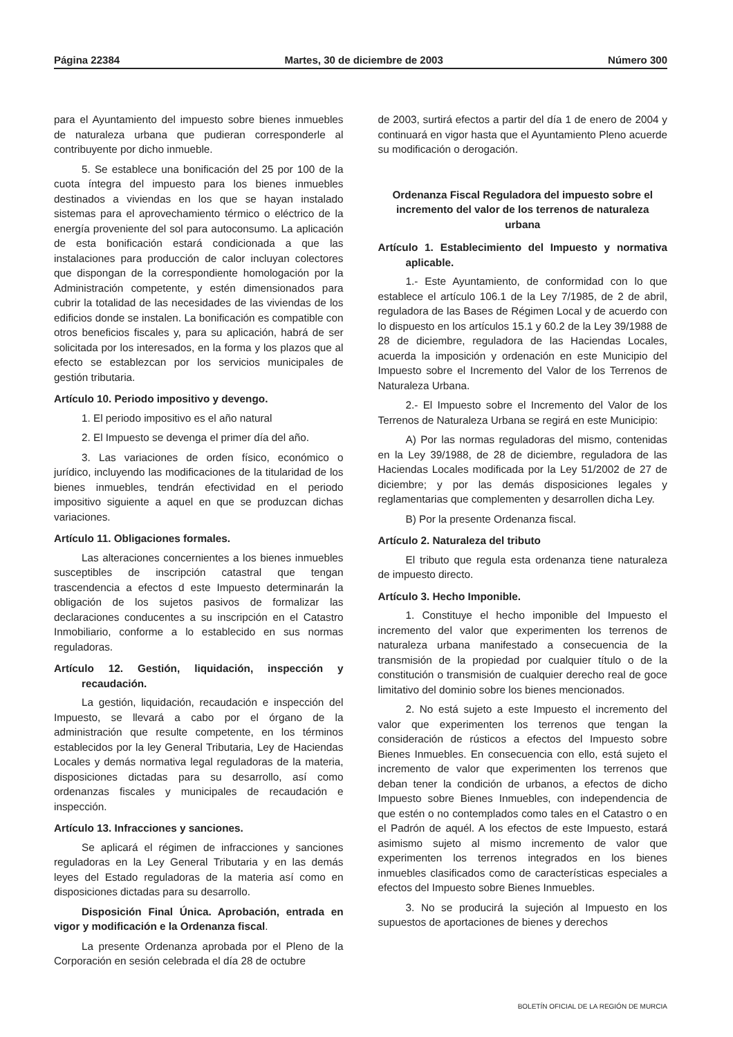Página 22384 Martes, 30 de diciembre de 2003 Número 300
para el Ayuntamiento del impuesto sobre bienes inmuebles de naturaleza urbana que pudieran corresponderle al contribuyente por dicho inmueble.
5. Se establece una bonificación del 25 por 100 de la cuota íntegra del impuesto para los bienes inmuebles destinados a viviendas en los que se hayan instalado sistemas para el aprovechamiento térmico o eléctrico de la energía proveniente del sol para autoconsumo. La aplicación de esta bonificación estará condicionada a que las instalaciones para producción de calor incluyan colectores que dispongan de la correspondiente homologación por la Administración competente, y estén dimensionados para cubrir la totalidad de las necesidades de las viviendas de los edificios donde se instalen. La bonificación es compatible con otros beneficios fiscales y, para su aplicación, habrá de ser solicitada por los interesados, en la forma y los plazos que al efecto se establezcan por los servicios municipales de gestión tributaria.
Artículo 10. Periodo impositivo y devengo.
1. El periodo impositivo es el año natural
2. El Impuesto se devenga el primer día del año.
3. Las variaciones de orden físico, económico o jurídico, incluyendo las modificaciones de la titularidad de los bienes inmuebles, tendrán efectividad en el periodo impositivo siguiente a aquel en que se produzcan dichas variaciones.
Artículo 11. Obligaciones formales.
Las alteraciones concernientes a los bienes inmuebles susceptibles de inscripción catastral que tengan trascendencia a efectos d este Impuesto determinarán la obligación de los sujetos pasivos de formalizar las declaraciones conducentes a su inscripción en el Catastro Inmobiliario, conforme a lo establecido en sus normas reguladoras.
Artículo 12. Gestión, liquidación, inspección y recaudación.
La gestión, liquidación, recaudación e inspección del Impuesto, se llevará a cabo por el órgano de la administración que resulte competente, en los términos establecidos por la ley General Tributaria, Ley de Haciendas Locales y demás normativa legal reguladoras de la materia, disposiciones dictadas para su desarrollo, así como ordenanzas fiscales y municipales de recaudación e inspección.
Artículo 13. Infracciones y sanciones.
Se aplicará el régimen de infracciones y sanciones reguladoras en la Ley General Tributaria y en las demás leyes del Estado reguladoras de la materia así como en disposiciones dictadas para su desarrollo.
Disposición Final Única. Aprobación, entrada en vigor y modificación e la Ordenanza fiscal.
La presente Ordenanza aprobada por el Pleno de la Corporación en sesión celebrada el día 28 de octubre
de 2003, surtirá efectos a partir del día 1 de enero de 2004 y continuará en vigor hasta que el Ayuntamiento Pleno acuerde su modificación o derogación.
Ordenanza Fiscal Reguladora del impuesto sobre el incremento del valor de los terrenos de naturaleza urbana
Artículo 1. Establecimiento del Impuesto y normativa aplicable.
1.- Este Ayuntamiento, de conformidad con lo que establece el artículo 106.1 de la Ley 7/1985, de 2 de abril, reguladora de las Bases de Régimen Local y de acuerdo con lo dispuesto en los artículos 15.1 y 60.2 de la Ley 39/1988 de 28 de diciembre, reguladora de las Haciendas Locales, acuerda la imposición y ordenación en este Municipio del Impuesto sobre el Incremento del Valor de los Terrenos de Naturaleza Urbana.
2.- El Impuesto sobre el Incremento del Valor de los Terrenos de Naturaleza Urbana se regirá en este Municipio:
A) Por las normas reguladoras del mismo, contenidas en la Ley 39/1988, de 28 de diciembre, reguladora de las Haciendas Locales modificada por la Ley 51/2002 de 27 de diciembre; y por las demás disposiciones legales y reglamentarias que complementen y desarrollen dicha Ley.
B) Por la presente Ordenanza fiscal.
Artículo 2. Naturaleza del tributo
El tributo que regula esta ordenanza tiene naturaleza de impuesto directo.
Artículo 3. Hecho Imponible.
1. Constituye el hecho imponible del Impuesto el incremento del valor que experimenten los terrenos de naturaleza urbana manifestado a consecuencia de la transmisión de la propiedad por cualquier título o de la constitución o transmisión de cualquier derecho real de goce limitativo del dominio sobre los bienes mencionados.
2. No está sujeto a este Impuesto el incremento del valor que experimenten los terrenos que tengan la consideración de rústicos a efectos del Impuesto sobre Bienes Inmuebles. En consecuencia con ello, está sujeto el incremento de valor que experimenten los terrenos que deban tener la condición de urbanos, a efectos de dicho Impuesto sobre Bienes Inmuebles, con independencia de que estén o no contemplados como tales en el Catastro o en el Padrón de aquél. A los efectos de este Impuesto, estará asimismo sujeto al mismo incremento de valor que experimenten los terrenos integrados en los bienes inmuebles clasificados como de características especiales a efectos del Impuesto sobre Bienes Inmuebles.
3. No se producirá la sujeción al Impuesto en los supuestos de aportaciones de bienes y derechos
BOLETÍN OFICIAL DE LA REGIÓN DE MURCIA